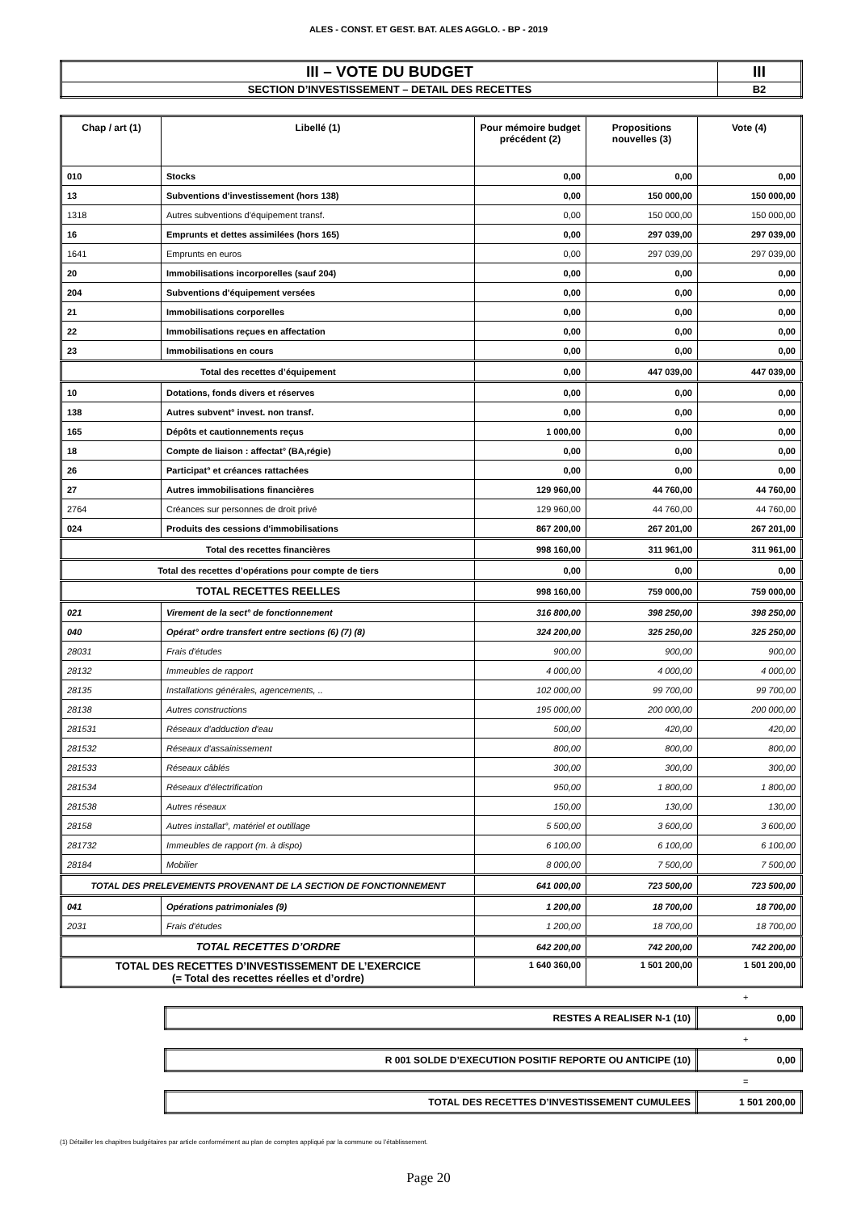ALES - CONST. ET GEST. BAT. ALES AGGLO. - BP - 2019
| III – VOTE DU BUDGET | III |
| SECTION D’INVESTISSEMENT – DETAIL DES RECETTES | B2 |
| Chap / art (1) | Libellé (1) | Pour mémoire budget précédent (2) | Propositions nouvelles (3) | Vote (4) |
| --- | --- | --- | --- | --- |
| 010 | Stocks | 0,00 | 0,00 | 0,00 |
| 13 | Subventions d'investissement (hors 138) | 0,00 | 150 000,00 | 150 000,00 |
| 1318 | Autres subventions d'équipement transf. | 0,00 | 150 000,00 | 150 000,00 |
| 16 | Emprunts et dettes assimilées (hors 165) | 0,00 | 297 039,00 | 297 039,00 |
| 1641 | Emprunts en euros | 0,00 | 297 039,00 | 297 039,00 |
| 20 | Immobilisations incorporelles (sauf 204) | 0,00 | 0,00 | 0,00 |
| 204 | Subventions d'équipement versées | 0,00 | 0,00 | 0,00 |
| 21 | Immobilisations corporelles | 0,00 | 0,00 | 0,00 |
| 22 | Immobilisations reçues en affectation | 0,00 | 0,00 | 0,00 |
| 23 | Immobilisations en cours | 0,00 | 0,00 | 0,00 |
| Total des recettes d’équipement | | 0,00 | 447 039,00 | 447 039,00 |
| 10 | Dotations, fonds divers et réserves | 0,00 | 0,00 | 0,00 |
| 138 | Autres subvent° invest. non transf. | 0,00 | 0,00 | 0,00 |
| 165 | Dépôts et cautionnements reçus | 1 000,00 | 0,00 | 0,00 |
| 18 | Compte de liaison : affectat° (BA,régie) | 0,00 | 0,00 | 0,00 |
| 26 | Participat° et créances rattachées | 0,00 | 0,00 | 0,00 |
| 27 | Autres immobilisations financières | 129 960,00 | 44 760,00 | 44 760,00 |
| 2764 | Créances sur personnes de droit privé | 129 960,00 | 44 760,00 | 44 760,00 |
| 024 | Produits des cessions d'immobilisations | 867 200,00 | 267 201,00 | 267 201,00 |
| Total des recettes financières | | 998 160,00 | 311 961,00 | 311 961,00 |
| Total des recettes d’opérations pour compte de tiers | | 0,00 | 0,00 | 0,00 |
| TOTAL RECETTES REELLES | | 998 160,00 | 759 000,00 | 759 000,00 |
| 021 | Virement de la sect° de fonctionnement | 316 800,00 | 398 250,00 | 398 250,00 |
| 040 | Opérat° ordre transfert entre sections (6) (7) (8) | 324 200,00 | 325 250,00 | 325 250,00 |
| 28031 | Frais d'études | 900,00 | 900,00 | 900,00 |
| 28132 | Immeubles de rapport | 4 000,00 | 4 000,00 | 4 000,00 |
| 28135 | Installations générales, agencements, .. | 102 000,00 | 99 700,00 | 99 700,00 |
| 28138 | Autres constructions | 195 000,00 | 200 000,00 | 200 000,00 |
| 281531 | Réseaux d'adduction d'eau | 500,00 | 420,00 | 420,00 |
| 281532 | Réseaux d'assainissement | 800,00 | 800,00 | 800,00 |
| 281533 | Réseaux câblés | 300,00 | 300,00 | 300,00 |
| 281534 | Réseaux d'électrification | 950,00 | 1 800,00 | 1 800,00 |
| 281538 | Autres réseaux | 150,00 | 130,00 | 130,00 |
| 28158 | Autres installat°, matériel et outillage | 5 500,00 | 3 600,00 | 3 600,00 |
| 281732 | Immeubles de rapport (m. à dispo) | 6 100,00 | 6 100,00 | 6 100,00 |
| 28184 | Mobilier | 8 000,00 | 7 500,00 | 7 500,00 |
| TOTAL DES PRELEVEMENTS PROVENANT DE LA SECTION DE FONCTIONNEMENT | | 641 000,00 | 723 500,00 | 723 500,00 |
| 041 | Opérations patrimoniales (9) | 1 200,00 | 18 700,00 | 18 700,00 |
| 2031 | Frais d'études | 1 200,00 | 18 700,00 | 18 700,00 |
| TOTAL RECETTES D’ORDRE | | 642 200,00 | 742 200,00 | 742 200,00 |
| TOTAL DES RECETTES D’INVESTISSEMENT DE L’EXERCICE (= Total des recettes réelles et d’ordre) | | 1 640 360,00 | 1 501 200,00 | 1 501 200,00 |
+
| RESTES A REALISER N-1 (10) | 0,00 |
+
| R 001 SOLDE D’EXECUTION POSITIF REPORTE OU ANTICIPE (10) | 0,00 |
=
| TOTAL DES RECETTES D’INVESTISSEMENT CUMULEES | 1 501 200,00 |
(1) Détailler les chapitres budgétaires par article conformément au plan de comptes appliqué par la commune ou l’établissement.
Page 20